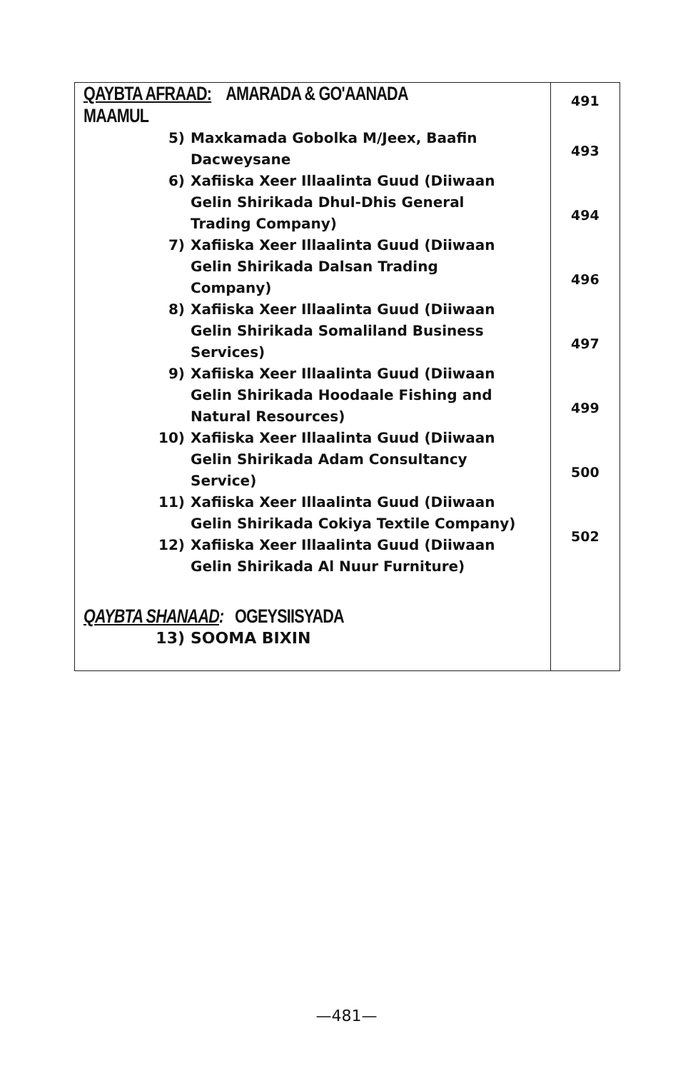| QAYBTA AFRAAD: AMARADA & GO'AANADA MAAMUL 5) Maxkamada Gobolka M/Jeex, Baafin Dacweysane 6) Xafiiska Xeer Illaalinta Guud (Diiwaan Gelin Shirikada Dhul-Dhis General Trading Company) 7) Xafiiska Xeer Illaalinta Guud (Diiwaan Gelin Shirikada Dalsan Trading Company) 8) Xafiiska Xeer Illaalinta Guud (Diiwaan Gelin Shirikada Somaliland Business Services) 9) Xafiiska Xeer Illaalinta Guud (Diiwaan Gelin Shirikada Hoodaale Fishing and Natural Resources) 10) Xafiiska Xeer Illaalinta Guud (Diiwaan Gelin Shirikada Adam Consultancy Service) 11) Xafiiska Xeer Illaalinta Guud (Diiwaan Gelin Shirikada Cokiya Textile Company) 12) Xafiiska Xeer Illaalinta Guud (Diiwaan Gelin Shirikada Al Nuur Furniture) QAYBTA SHANAAD : OGEYSIISYADA 13) SOOMA BIXIN | 491 493 494 496 497 499 500 502 |
—481—